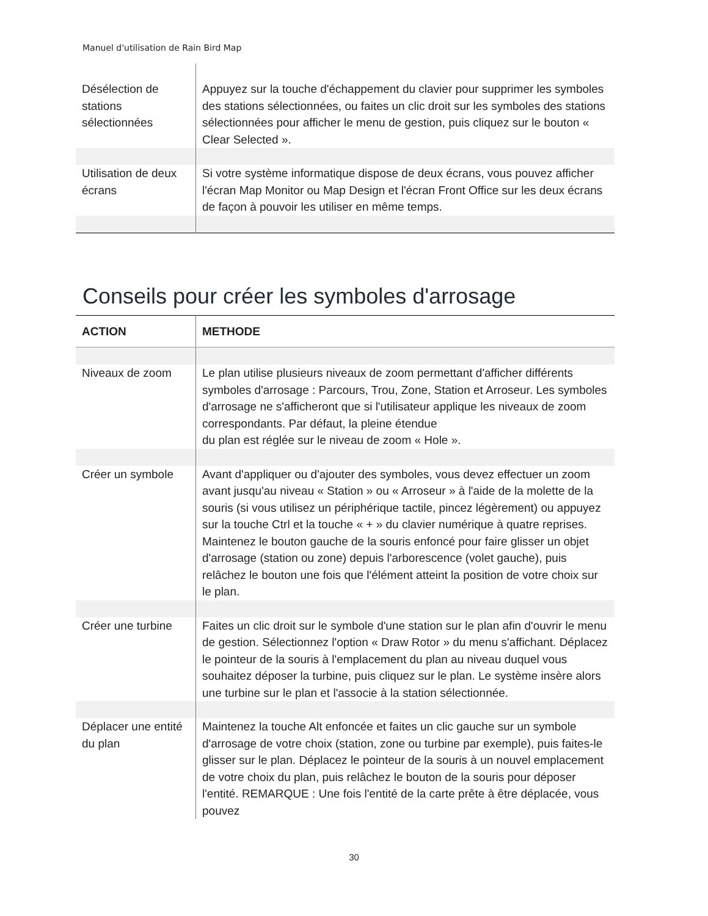Manuel d'utilisation de Rain Bird Map
| Désélection de stations sélectionnées | Appuyez sur la touche d'échappement du clavier pour supprimer les symboles des stations sélectionnées, ou faites un clic droit sur les symboles des stations sélectionnées pour afficher le menu de gestion, puis cliquez sur le bouton « Clear Selected ». |
| Utilisation de deux écrans | Si votre système informatique dispose de deux écrans, vous pouvez afficher l'écran Map Monitor ou Map Design et l'écran Front Office sur les deux écrans de façon à pouvoir les utiliser en même temps. |
Conseils pour créer les symboles d'arrosage
| ACTION | METHODE |
| --- | --- |
| Niveaux de zoom | Le plan utilise plusieurs niveaux de zoom permettant d'afficher différents symboles d'arrosage : Parcours, Trou, Zone, Station et Arroseur. Les symboles d'arrosage ne s'afficheront que si l'utilisateur applique les niveaux de zoom correspondants. Par défaut, la pleine étendue du plan est réglée sur le niveau de zoom « Hole ». |
| Créer un symbole | Avant d'appliquer ou d'ajouter des symboles, vous devez effectuer un zoom avant jusqu'au niveau « Station » ou « Arroseur » à l'aide de la molette de la souris (si vous utilisez un périphérique tactile, pincez légèrement) ou appuyez sur la touche Ctrl et la touche « + » du clavier numérique à quatre reprises. Maintenez le bouton gauche de la souris enfoncé pour faire glisser un objet d'arrosage (station ou zone) depuis l'arborescence (volet gauche), puis relâchez le bouton une fois que l'élément atteint la position de votre choix sur le plan. |
| Créer une turbine | Faites un clic droit sur le symbole d'une station sur le plan afin d'ouvrir le menu de gestion. Sélectionnez l'option « Draw Rotor » du menu s'affichant. Déplacez le pointeur de la souris à l'emplacement du plan au niveau duquel vous souhaitez déposer la turbine, puis cliquez sur le plan. Le système insère alors une turbine sur le plan et l'associe à la station sélectionnée. |
| Déplacer une entité du plan | Maintenez la touche Alt enfoncée et faites un clic gauche sur un symbole d'arrosage de votre choix (station, zone ou turbine par exemple), puis faites-le glisser sur le plan. Déplacez le pointeur de la souris à un nouvel emplacement de votre choix du plan, puis relâchez le bouton de la souris pour déposer l'entité. REMARQUE : Une fois l'entité de la carte prête à être déplacée, vous pouvez |
30